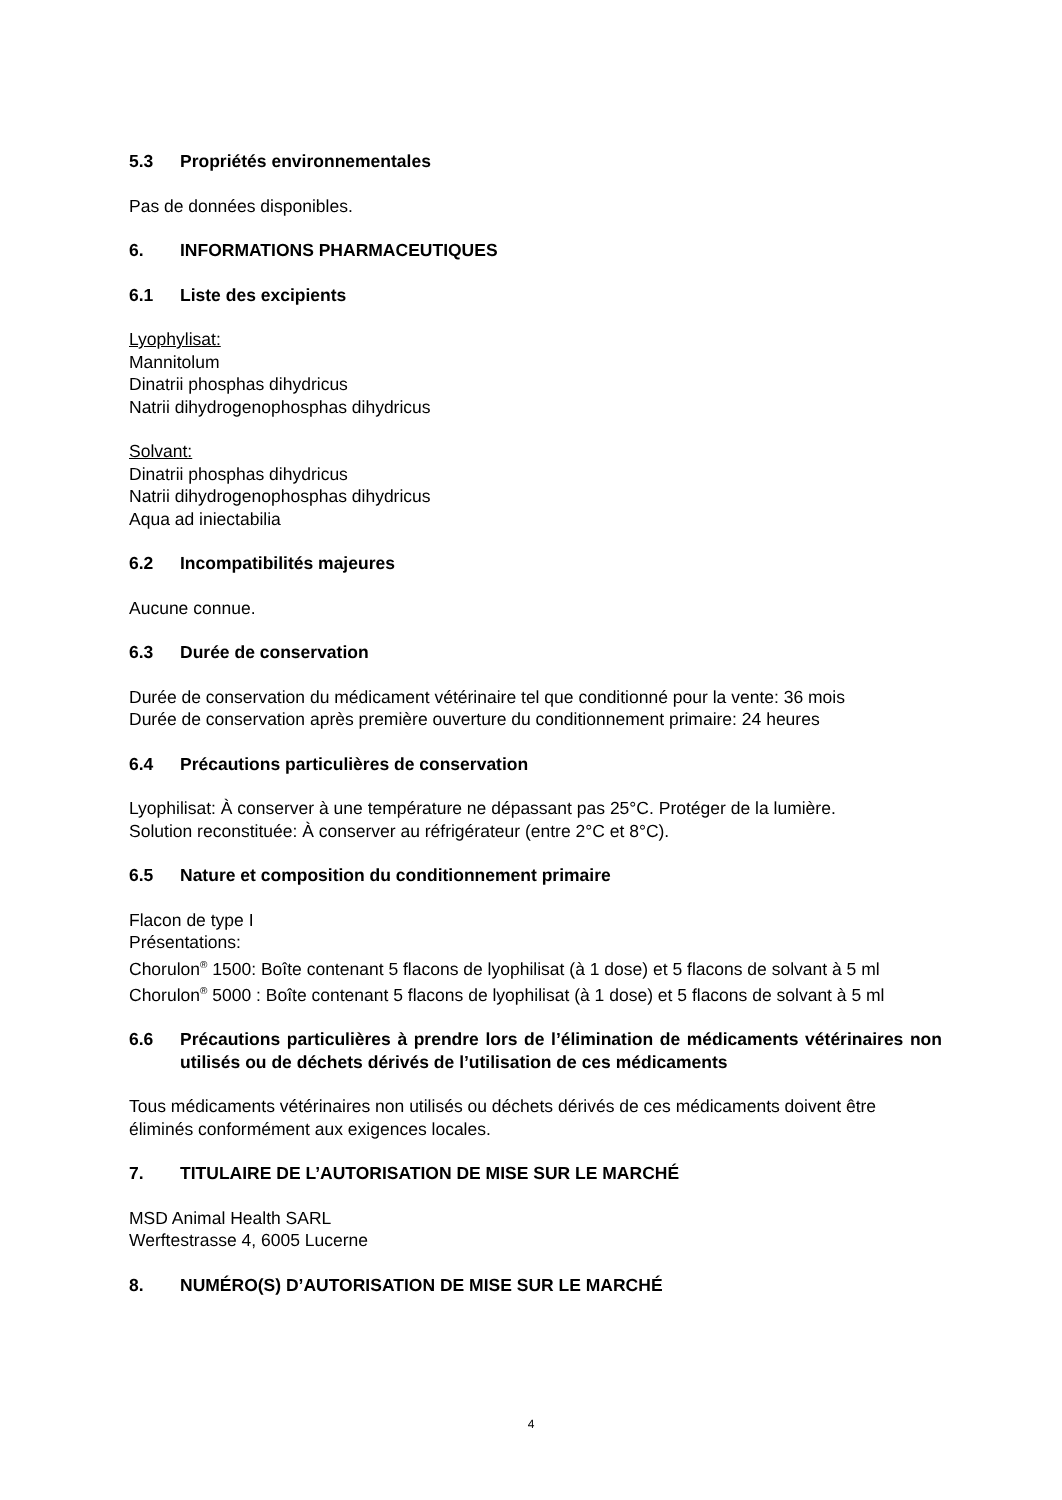5.3 Propriétés environnementales
Pas de données disponibles.
6. INFORMATIONS PHARMACEUTIQUES
6.1 Liste des excipients
Lyophylisat:
Mannitolum
Dinatrii phosphas dihydricus
Natrii dihydrogenophosphas dihydricus
Solvant:
Dinatrii phosphas dihydricus
Natrii dihydrogenophosphas dihydricus
Aqua ad iniectabilia
6.2 Incompatibilités majeures
Aucune connue.
6.3 Durée de conservation
Durée de conservation du médicament vétérinaire tel que conditionné pour la vente: 36 mois
Durée de conservation après première ouverture du conditionnement primaire: 24 heures
6.4 Précautions particulières de conservation
Lyophilisat: À conserver à une température ne dépassant pas 25°C. Protéger de la lumière.
Solution reconstituée: À conserver au réfrigérateur (entre 2°C et 8°C).
6.5 Nature et composition du conditionnement primaire
Flacon de type I
Présentations:
Chorulon<sup>®</sup> 1500: Boîte contenant 5 flacons de lyophilisat (à 1 dose) et 5 flacons de solvant à 5 ml
Chorulon<sup>®</sup> 5000 : Boîte contenant 5 flacons de lyophilisat (à 1 dose) et 5 flacons de solvant à 5 ml
6.6 Précautions particulières à prendre lors de l’élimination de médicaments vétérinaires non utilisés ou de déchets dérivés de l’utilisation de ces médicaments
Tous médicaments vétérinaires non utilisés ou déchets dérivés de ces médicaments doivent être éliminés conformément aux exigences locales.
7. TITULAIRE DE L’AUTORISATION DE MISE SUR LE MARCHÉ
MSD Animal Health SARL
Werftestrasse 4, 6005 Lucerne
8. NUMÉRO(S) D’AUTORISATION DE MISE SUR LE MARCHÉ
4